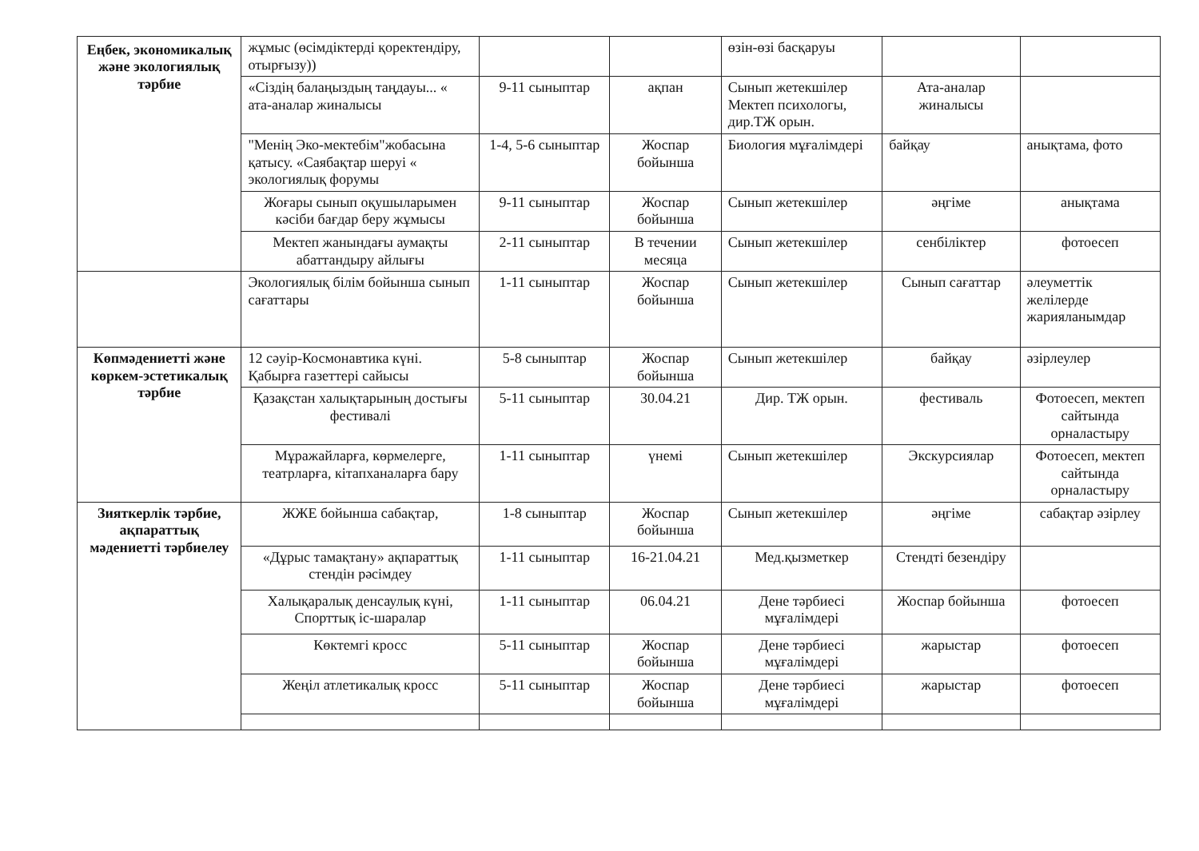| Еңбек, экономикалық және экологиялық тәрбие | жұмыс (өсімдіктерді қоректендіру, отырғызу)) | | | өзін-өзі басқаруы | | |
| | «Сіздің балаңыздың таңдауы... « ата-аналар жиналысы | 9-11 сыныптар | ақпан | Сынып жетекшілер Мектеп психологы, дир.ТЖ орын. | Ата-аналар жиналысы | |
| | "Менің Эко-мектебім"жобасына қатысу. «Саябақтар шеруі « экологиялық форумы | 1-4, 5-6 сыныптар | Жоспар бойынша | Биология мұғалімдері | байқау | анықтама, фото |
| | Жоғары сынып оқушыларымен кәсіби бағдар беру жұмысы | 9-11 сыныптар | Жоспар бойынша | Сынып жетекшілер | әңгіме | анықтама |
| | Мектеп жанындағы аумақты абаттандыру айлығы | 2-11 сыныптар | В течении месяца | Сынып жетекшілер | сенбіліктер | фотоесеп |
| | Экологиялық білім бойынша сынып сағаттары | 1-11 сыныптар | Жоспар бойынша | Сынып жетекшілер | Сынып сағаттар | әлеуметтік желілерде жарияланымдар |
| Көпмәдениетті және көркем-эстетикалық тәрбие | 12 сәуір-Космонавтика күні. Қабырға газеттері сайысы | 5-8 сыныптар | Жоспар бойынша | Сынып жетекшілер | байқау | әзірлеулер |
| | Қазақстан халықтарының достығы фестивалі | 5-11 сыныптар | 30.04.21 | Дир. ТЖ орын. | фестиваль | Фотоесеп, мектеп сайтында орналастыру |
| | Мұражайларға, көрмелерге, театрларға, кітапханаларға бару | 1-11 сыныптар | үнемі | Сынып жетекшілер | Экскурсиялар | Фотоесеп, мектеп сайтында орналастыру |
| Зияткерлік тәрбие, ақпараттық мәдениетті тәрбиелеу | ЖЖЕ бойынша сабақтар, | 1-8 сыныптар | Жоспар бойынша | Сынып жетекшілер | әңгіме | сабақтар әзірлеу |
| | «Дұрыс тамақтану» ақпараттық стендін рәсімдеу | 1-11 сыныптар | 16-21.04.21 | Мед.қызметкер | Стендті безендіру | |
| | Халықаралық денсаулық күні, Спорттық іс-шаралар | 1-11 сыныптар | 06.04.21 | Дене тәрбиесі мұғалімдері | Жоспар бойынша | фотоесеп |
| | Көктемгі кросс | 5-11 сыныптар | Жоспар бойынша | Дене тәрбиесі мұғалімдері | жарыстар | фотоесеп |
| | Жеңіл атлетикалық кросс | 5-11 сыныптар | Жоспар бойынша | Дене тәрбиесі мұғалімдері | жарыстар | фотоесеп |